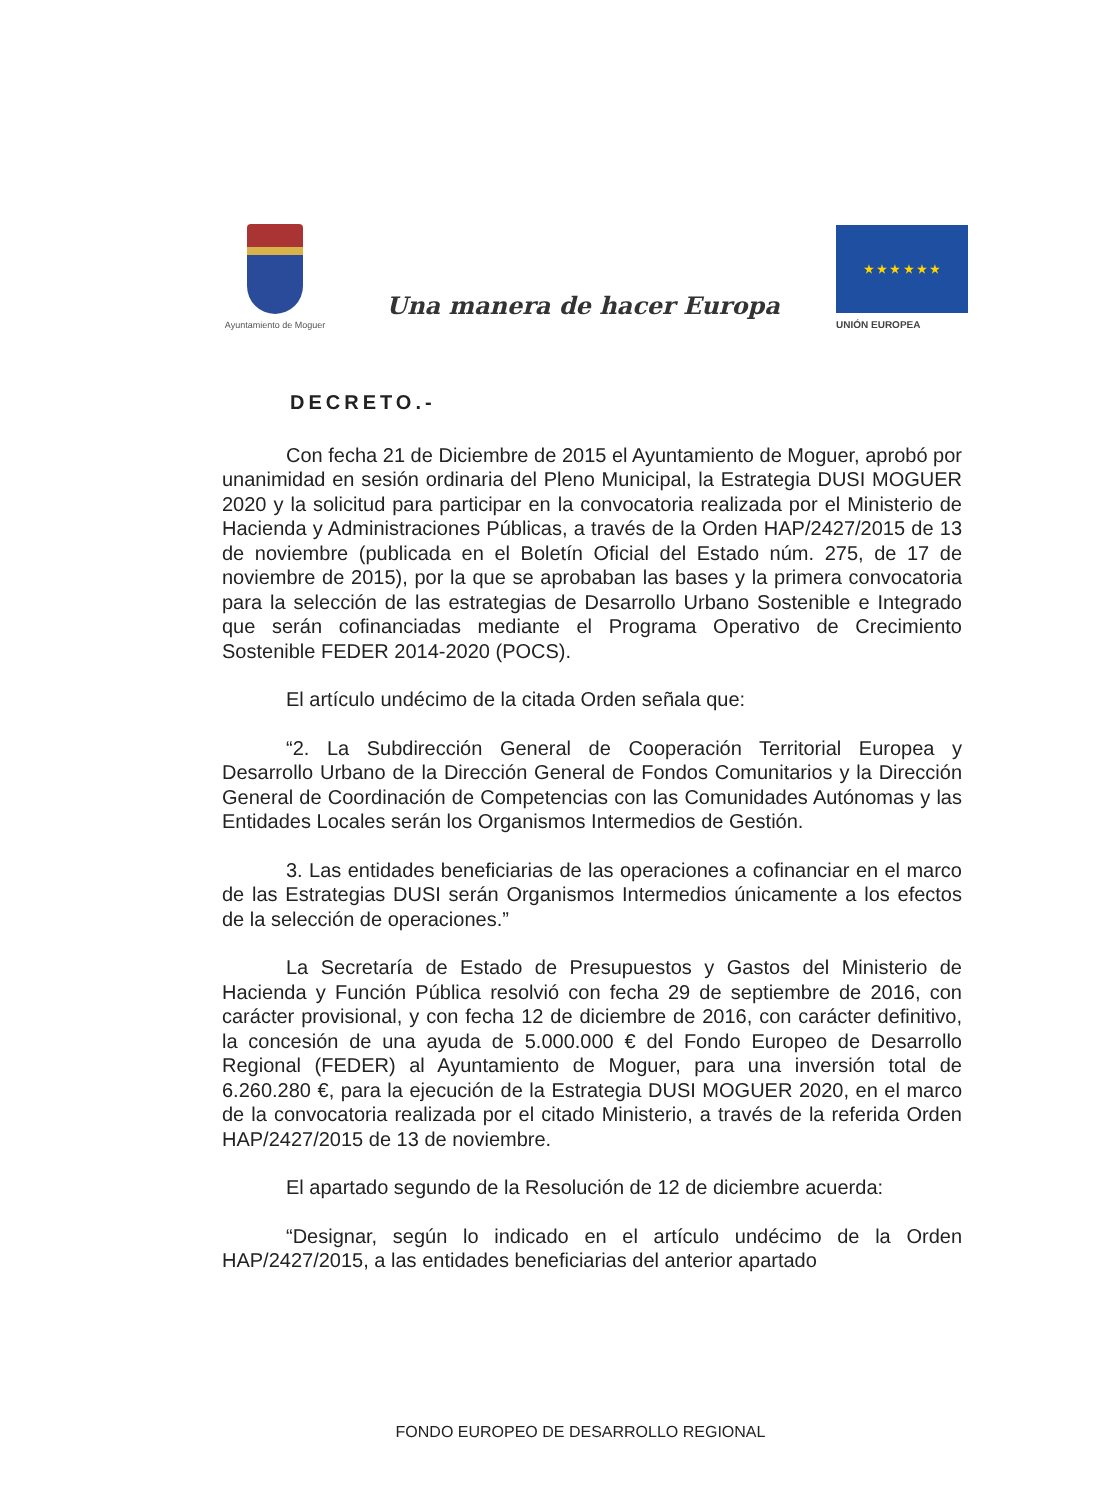Ayuntamiento de Moguer
Una manera de hacer Europa
★ ★ ★ ★ ★ ★
UNIÓN EUROPEA
DECRETO.-
Con fecha 21 de Diciembre de 2015 el Ayuntamiento de Moguer, aprobó por unanimidad en sesión ordinaria del Pleno Municipal, la Estrategia DUSI MOGUER 2020 y la solicitud para participar en la convocatoria realizada por el Ministerio de Hacienda y Administraciones Públicas, a través de la Orden HAP/2427/2015 de 13 de noviembre (publicada en el Boletín Oficial del Estado núm. 275, de 17 de noviembre de 2015), por la que se aprobaban las bases y la primera convocatoria para la selección de las estrategias de Desarrollo Urbano Sostenible e Integrado que serán cofinanciadas mediante el Programa Operativo de Crecimiento Sostenible FEDER 2014-2020 (POCS).
El artículo undécimo de la citada Orden señala que:
“2. La Subdirección General de Cooperación Territorial Europea y Desarrollo Urbano de la Dirección General de Fondos Comunitarios y la Dirección General de Coordinación de Competencias con las Comunidades Autónomas y las Entidades Locales serán los Organismos Intermedios de Gestión.
3. Las entidades beneficiarias de las operaciones a cofinanciar en el marco de las Estrategias DUSI serán Organismos Intermedios únicamente a los efectos de la selección de operaciones.”
La Secretaría de Estado de Presupuestos y Gastos del Ministerio de Hacienda y Función Pública resolvió con fecha 29 de septiembre de 2016, con carácter provisional, y con fecha 12 de diciembre de 2016, con carácter definitivo, la concesión de una ayuda de 5.000.000 € del Fondo Europeo de Desarrollo Regional (FEDER) al Ayuntamiento de Moguer, para una inversión total de 6.260.280 €, para la ejecución de la Estrategia DUSI MOGUER 2020, en el marco de la convocatoria realizada por el citado Ministerio, a través de la referida Orden HAP/2427/2015 de 13 de noviembre.
El apartado segundo de la Resolución de 12 de diciembre acuerda:
“Designar, según lo indicado en el artículo undécimo de la Orden HAP/2427/2015, a las entidades beneficiarias del anterior apartado
FONDO EUROPEO DE DESARROLLO REGIONAL